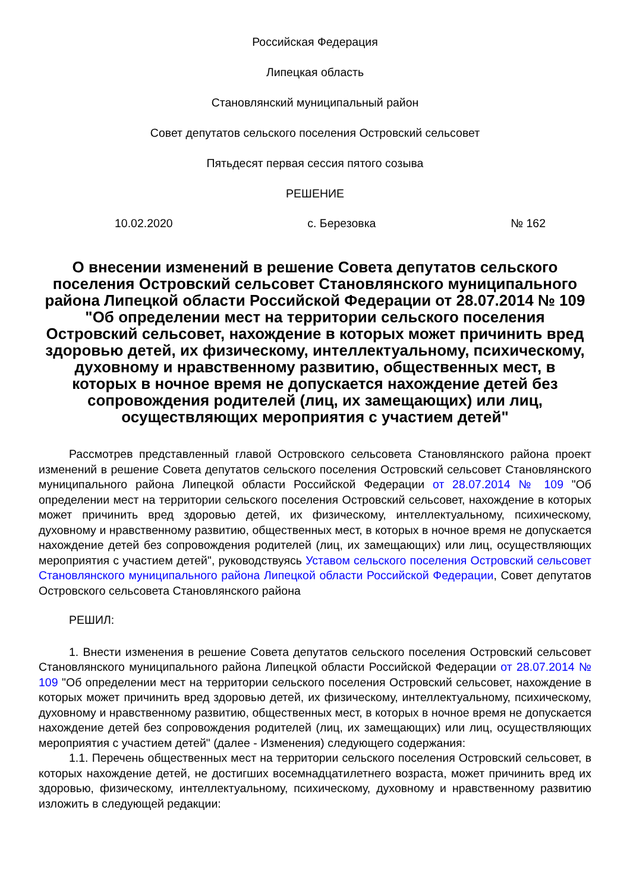Российская Федерация
Липецкая область
Становлянский муниципальный район
Совет депутатов сельского поселения Островский сельсовет
Пятьдесят первая сессия пятого созыва
РЕШЕНИЕ
10.02.2020 с. Березовка № 162
О внесении изменений в решение Совета депутатов сельского поселения Островский сельсовет Становлянского муниципального района Липецкой области Российской Федерации от 28.07.2014 № 109 "Об определении мест на территории сельского поселения Островский сельсовет, нахождение в которых может причинить вред здоровью детей, их физическому, интеллектуальному, психическому, духовному и нравственному развитию, общественных мест, в которых в ночное время не допускается нахождение детей без сопровождения родителей (лиц, их замещающих) или лиц, осуществляющих мероприятия с участием детей"
Рассмотрев представленный главой Островского сельсовета Становлянского района проект изменений в решение Совета депутатов сельского поселения Островский сельсовет Становлянского муниципального района Липецкой области Российской Федерации от 28.07.2014 № 109 "Об определении мест на территории сельского поселения Островский сельсовет, нахождение в которых может причинить вред здоровью детей, их физическому, интеллектуальному, психическому, духовному и нравственному развитию, общественных мест, в которых в ночное время не допускается нахождение детей без сопровождения родителей (лиц, их замещающих) или лиц, осуществляющих мероприятия с участием детей", руководствуясь Уставом сельского поселения Островский сельсовет Становлянского муниципального района Липецкой области Российской Федерации, Совет депутатов Островского сельсовета Становлянского района
РЕШИЛ:
1. Внести изменения в решение Совета депутатов сельского поселения Островский сельсовет Становлянского муниципального района Липецкой области Российской Федерации от 28.07.2014 № 109 "Об определении мест на территории сельского поселения Островский сельсовет, нахождение в которых может причинить вред здоровью детей, их физическому, интеллектуальному, психическому, духовному и нравственному развитию, общественных мест, в которых в ночное время не допускается нахождение детей без сопровождения родителей (лиц, их замещающих) или лиц, осуществляющих мероприятия с участием детей" (далее - Изменения) следующего содержания:
1.1. Перечень общественных мест на территории сельского поселения Островский сельсовет, в которых нахождение детей, не достигших восемнадцатилетнего возраста, может причинить вред их здоровью, физическому, интеллектуальному, психическому, духовному и нравственному развитию изложить в следующей редакции: